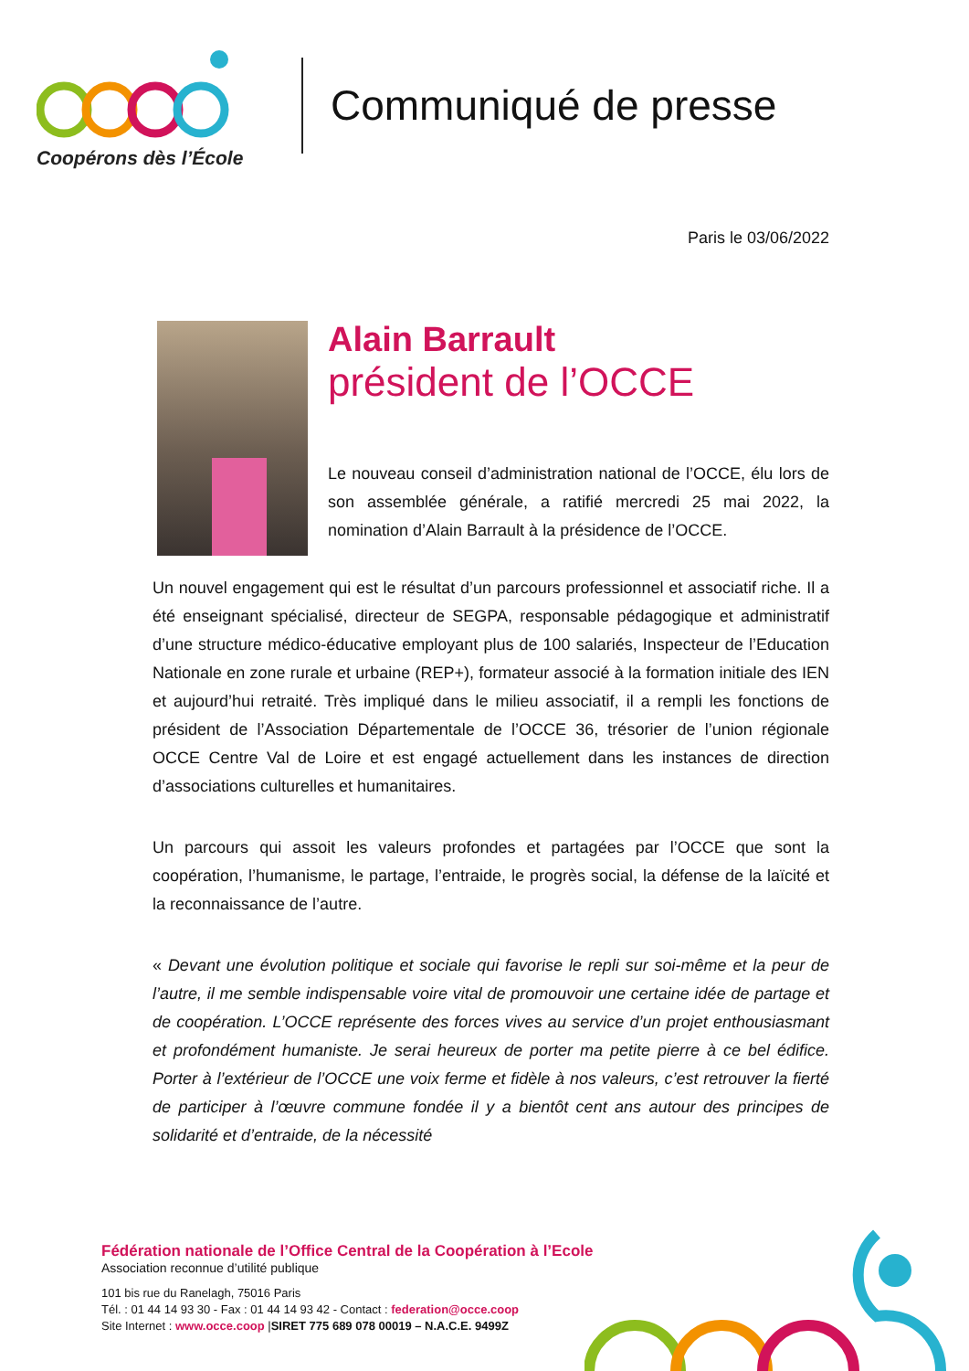Coopérons dès l’École
Communiqué de presse
Paris le 03/06/2022
Alain Barrault
président de l’OCCE
Le nouveau conseil d’administration national de l’OCCE, élu lors de son assemblée générale, a ratifié mercredi 25 mai 2022, la nomination d’Alain Barrault à la présidence de l’OCCE.
Un nouvel engagement qui est le résultat d’un parcours professionnel et associatif riche. Il a été enseignant spécialisé, directeur de SEGPA, responsable pédagogique et administratif d’une structure médico-éducative employant plus de 100 salariés, Inspecteur de l’Education Nationale en zone rurale et urbaine (REP+), formateur associé à la formation initiale des IEN et aujourd’hui retraité. Très impliqué dans le milieu associatif, il a rempli les fonctions de président de l’Association Départementale de l’OCCE 36, trésorier de l’union régionale OCCE Centre Val de Loire et est engagé actuellement dans les instances de direction d’associations culturelles et humanitaires.
Un parcours qui assoit les valeurs profondes et partagées par l’OCCE que sont la coopération, l’humanisme, le partage, l’entraide, le progrès social, la défense de la laïcité et la reconnaissance de l’autre.
« Devant une évolution politique et sociale qui favorise le repli sur soi-même et la peur de l’autre, il me semble indispensable voire vital de promouvoir une certaine idée de partage et de coopération. L’OCCE représente des forces vives au service d’un projet enthousiasmant et profondément humaniste. Je serai heureux de porter ma petite pierre à ce bel édifice. Porter à l’extérieur de l’OCCE une voix ferme et fidèle à nos valeurs, c’est retrouver la fierté de participer à l’œuvre commune fondée il y a bientôt cent ans autour des principes de solidarité et d’entraide, de la nécessité
Fédération nationale de l’Office Central de la Coopération à l’Ecole
Association reconnue d’utilité publique
101 bis rue du Ranelagh, 75016 Paris
Tél. : 01 44 14 93 30 - Fax : 01 44 14 93 42 - Contact : federation@occe.coop
Site Internet : www.occe.coop |SIRET 775 689 078 00019 – N.A.C.E. 9499Z